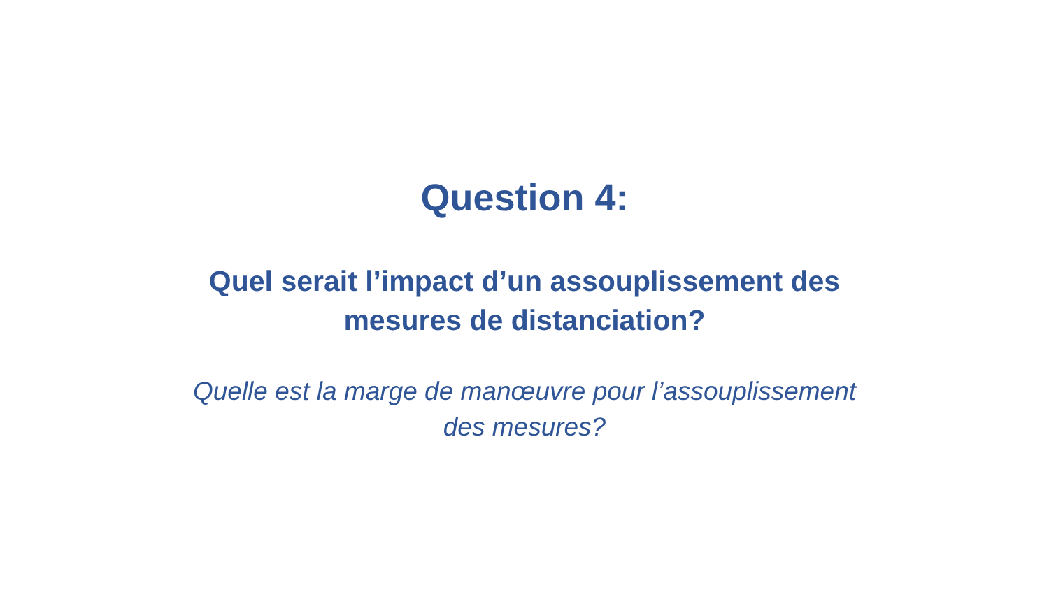Question 4:
Quel serait l’impact d’un assouplissement des
mesures de distanciation?
Quelle est la marge de manœuvre pour l’assouplissement
des mesures?